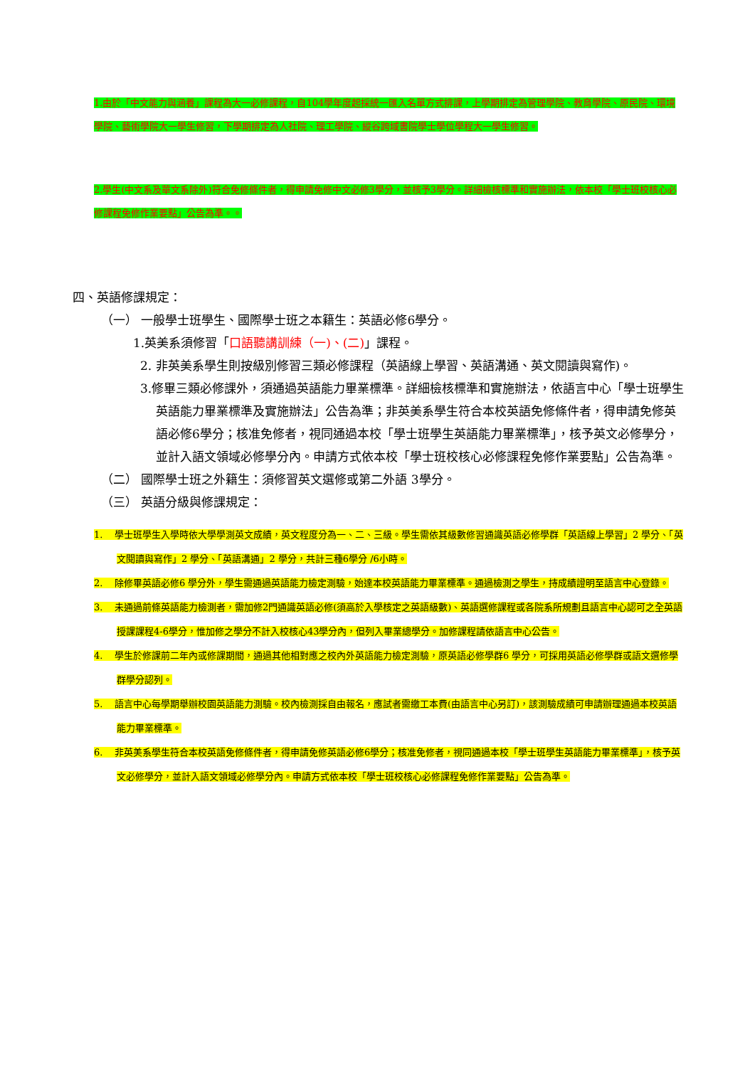1.由於「中文能力與涵養」課程為大一必修課程，自104學年度起採統一匯入名單方式排課，上學期排定為管理學院、教育學院、原民院、環境學院、藝術學院大一學生修習，下學期排定為人社院、理工學院、縱谷跨域書院學士學位學程大一學生修習。
2.學生(中文系及華文系除外)符合免修條件者，得申請免修中文必修3學分，並核予3學分。詳細檢核標準和實施辦法，依本校「學士班校核心必修課程免修作業要點」公告為準。。
四、英語修課規定：
（一） 一般學士班學生、國際學士班之本籍生：英語必修6學分。
1.英美系須修習「口語聽講訓練（一)、(二)」課程。
2. 非英美系學生則按級別修習三類必修課程（英語線上學習、英語溝通、英文閱讀與寫作)。
3.修畢三類必修課外，須通過英語能力畢業標準。詳細檢核標準和實施辦法，依語言中心「學士班學生英語能力畢業標準及實施辦法」公告為準；非英美系學生符合本校英語免修條件者，得申請免修英語必修6學分；核准免修者，視同通過本校「學士班學生英語能力畢業標準」，核予英文必修學分，並計入語文領域必修學分內。申請方式依本校「學士班校核心必修課程免修作業要點」公告為準。
（二） 國際學士班之外籍生：須修習英文選修或第二外語 3學分。
（三） 英語分級與修課規定：
1. 學士班學生入學時依大學學測英文成績，英文程度分為一、二、三級。學生需依其級數修習通識英語必修學群「英語線上學習」2 學分、「英文閱讀與寫作」2 學分、「英語溝通」2 學分，共計三種6學分 /6小時。
2. 除修畢英語必修6 學分外，學生需通過英語能力檢定測驗，始達本校英語能力畢業標準。通過檢測之學生，持成績證明至語言中心登錄。
3. 未通過前條英語能力檢測者，需加修2門通識英語必修(須高於入學核定之英語級數)、英語選修課程或各院系所規劃且語言中心認可之全英語授課課程4-6學分，惟加修之學分不計入校核心43學分內，但列入畢業總學分。加修課程請依語言中心公告。
4. 學生於修課前二年內或修課期間，通過其他相對應之校內外英語能力檢定測驗，原英語必修學群6 學分，可採用英語必修學群或語文選修學群學分認列。
5. 語言中心每學期舉辦校園英語能力測驗。校內檢測採自由報名，應試者需繳工本費(由語言中心另訂)，該測驗成績可申請辦理通過本校英語能力畢業標準。
6. 非英美系學生符合本校英語免修條件者，得申請免修英語必修6學分；核准免修者，視同通過本校「學士班學生英語能力畢業標準」，核予英文必修學分，並計入語文領域必修學分內。申請方式依本校「學士班校核心必修課程免修作業要點」公告為準。